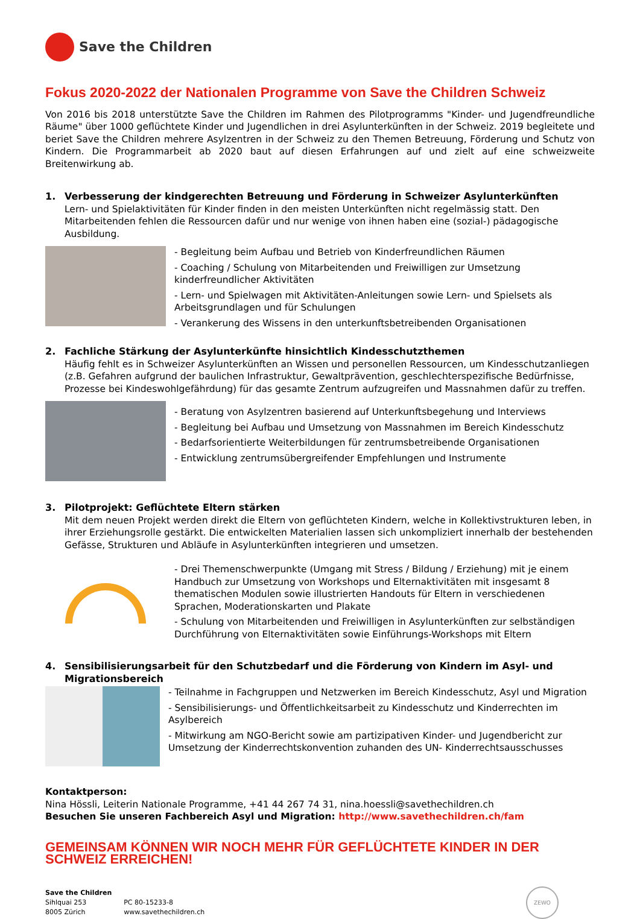Save the Children
Fokus 2020-2022 der Nationalen Programme von Save the Children Schweiz
Von 2016 bis 2018 unterstützte Save the Children im Rahmen des Pilotprogramms "Kinder- und Jugendfreundliche Räume" über 1000 geflüchtete Kinder und Jugendlichen in drei Asylunterkünften in der Schweiz. 2019 begleitete und beriet Save the Children mehrere Asylzentren in der Schweiz zu den Themen Betreuung, Förderung und Schutz von Kindern. Die Programmarbeit ab 2020 baut auf diesen Erfahrungen auf und zielt auf eine schweizweite Breitenwirkung ab.
1. Verbesserung der kindgerechten Betreuung und Förderung in Schweizer Asylunterkünften
Lern- und Spielaktivitäten für Kinder finden in den meisten Unterkünften nicht regelmässig statt. Den Mitarbeitenden fehlen die Ressourcen dafür und nur wenige von ihnen haben eine (sozial-) pädagogische Ausbildung.
- Begleitung beim Aufbau und Betrieb von Kinderfreundlichen Räumen
- Coaching / Schulung von Mitarbeitenden und Freiwilligen zur Umsetzung kinderfreundlicher Aktivitäten
- Lern- und Spielwagen mit Aktivitäten-Anleitungen sowie Lern- und Spielsets als Arbeitsgrundlagen und für Schulungen
- Verankerung des Wissens in den unterkunftsbetreibenden Organisationen
2. Fachliche Stärkung der Asylunterkünfte hinsichtlich Kindesschutzthemen
Häufig fehlt es in Schweizer Asylunterkünften an Wissen und personellen Ressourcen, um Kindesschutzanliegen (z.B. Gefahren aufgrund der baulichen Infrastruktur, Gewaltprävention, geschlechterspezifische Bedürfnisse, Prozesse bei Kindeswohlgefährdung) für das gesamte Zentrum aufzugreifen und Massnahmen dafür zu treffen.
- Beratung von Asylzentren basierend auf Unterkunftsbegehung und Interviews
- Begleitung bei Aufbau und Umsetzung von Massnahmen im Bereich Kindesschutz
- Bedarfsorientierte Weiterbildungen für zentrumsbetreibende Organisationen
- Entwicklung zentrumsübergreifender Empfehlungen und Instrumente
3. Pilotprojekt: Geflüchtete Eltern stärken
Mit dem neuen Projekt werden direkt die Eltern von geflüchteten Kindern, welche in Kollektivstrukturen leben, in ihrer Erziehungsrolle gestärkt. Die entwickelten Materialien lassen sich unkompliziert innerhalb der bestehenden Gefässe, Strukturen und Abläufe in Asylunterkünften integrieren und umsetzen.
- Drei Themenschwerpunkte (Umgang mit Stress / Bildung / Erziehung) mit je einem Handbuch zur Umsetzung von Workshops und Elternaktivitäten mit insgesamt 8 thematischen Modulen sowie illustrierten Handouts für Eltern in verschiedenen Sprachen, Moderationskarten und Plakate
- Schulung von Mitarbeitenden und Freiwilligen in Asylunterkünften zur selbständigen Durchführung von Elternaktivitäten sowie Einführungs-Workshops mit Eltern
4. Sensibilisierungsarbeit für den Schutzbedarf und die Förderung von Kindern im Asyl- und Migrationsbereich
- Teilnahme in Fachgruppen und Netzwerken im Bereich Kindesschutz, Asyl und Migration
- Sensibilisierungs- und Öffentlichkeitsarbeit zu Kindesschutz und Kinderrechten im Asylbereich
- Mitwirkung am NGO-Bericht sowie am partizipativen Kinder- und Jugendbericht zur Umsetzung der Kinderrechtskonvention zuhanden des UN- Kinderrechtsausschusses
Kontaktperson:
Nina Hössli, Leiterin Nationale Programme, +41 44 267 74 31, nina.hoessli@savethechildren.ch
Besuchen Sie unseren Fachbereich Asyl und Migration: http://www.savethechildren.ch/fam
GEMEINSAM KÖNNEN WIR NOCH MEHR FÜR GEFLÜCHTETE KINDER IN DER SCHWEIZ ERREICHEN!
Save the Children
Sihlquai 253
8005 Zürich
PC 80-15233-8
www.savethechildren.ch
ZEWO